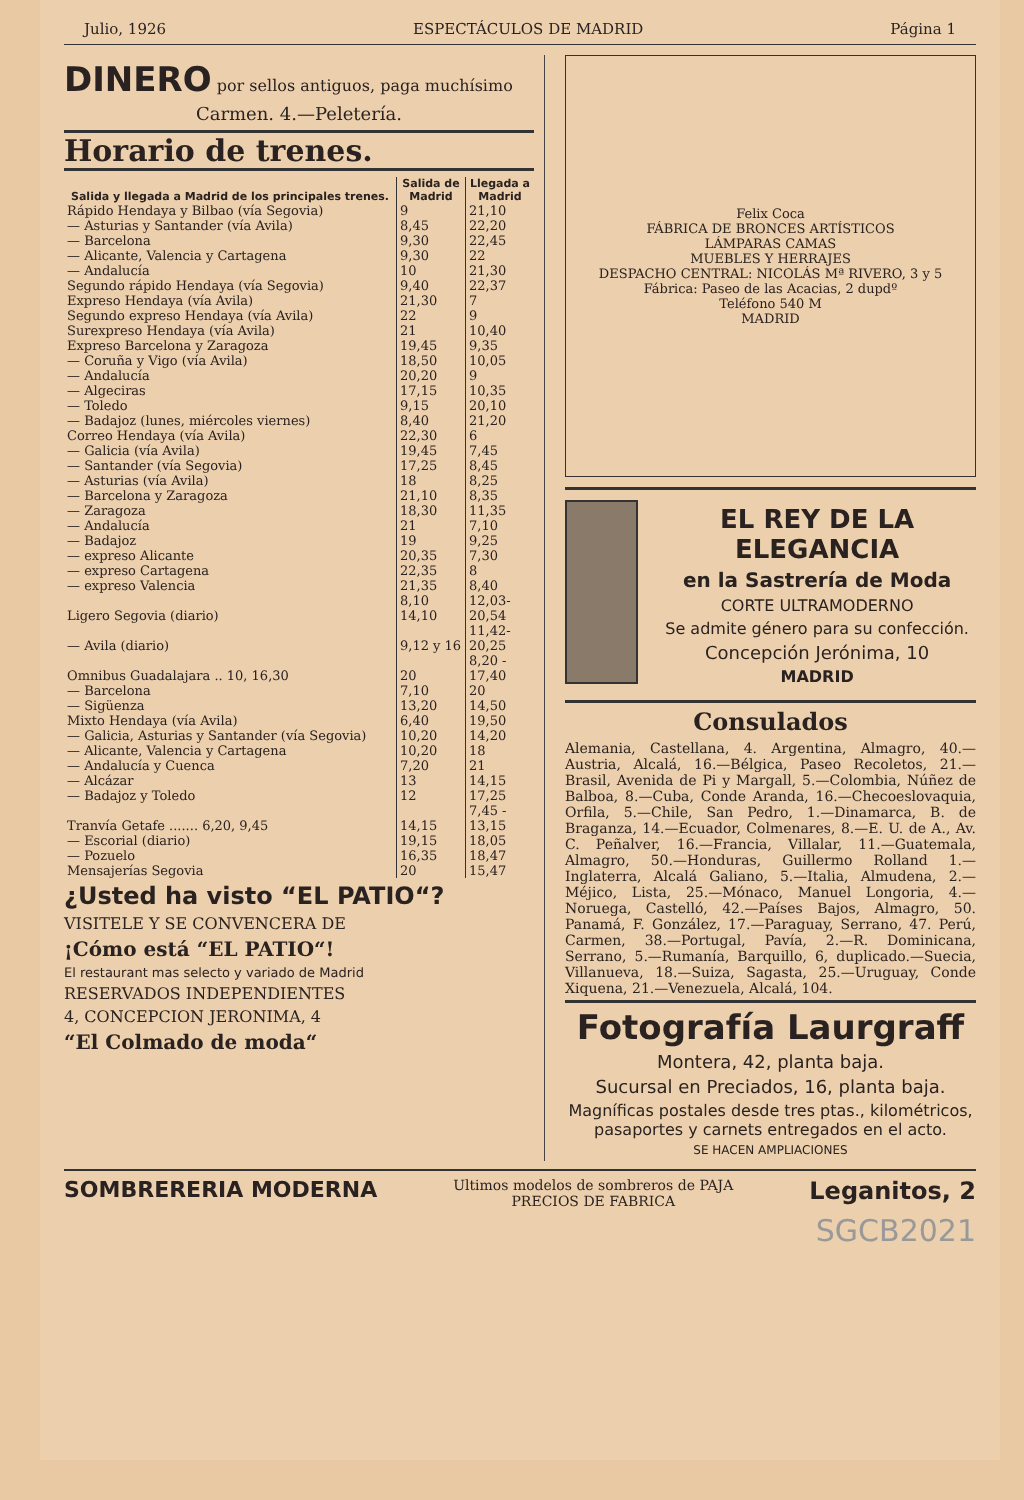Julio, 1926 ESPECTÁCULOS DE MADRID Página 1
DINERO por sellos antiguos, paga muchísimo
Carmen. 4.—Peletería.
Horario de trenes.
| Salida y llegada a Madrid de los principales trenes. | Salida de Madrid | Llegada a Madrid |
| --- | --- | --- |
| Rápido Hendaya y Bilbao (vía Segovia) | 9 | 21,10 |
| — Asturias y Santander (vía Avila) | 8,45 | 22,20 |
| — Barcelona | 9,30 | 22,45 |
| — Alicante, Valencia y Cartagena | 9,30 | 22 |
| — Andalucía | 10 | 21,30 |
| Segundo rápido Hendaya (vía Segovia) | 9,40 | 22,37 |
| Expreso Hendaya (vía Avila) | 21,30 | 7 |
| Segundo expreso Hendaya (vía Avila) | 22 | 9 |
| Surexpreso Hendaya (vía Avila) | 21 | 10,40 |
| Expreso Barcelona y Zaragoza | 19,45 | 9,35 |
| — Coruña y Vigo (vía Avila) | 18,50 | 10,05 |
| — Andalucía | 20,20 | 9 |
| — Algeciras | 17,15 | 10,35 |
| — Toledo | 9,15 | 20,10 |
| — Badajoz (lunes, miércoles viernes) | 8,40 | 21,20 |
| Correo Hendaya (vía Avila) | 22,30 | 6 |
| — Galicia (vía Avila) | 19,45 | 7,45 |
| — Santander (vía Segovia) | 17,25 | 8,45 |
| — Asturias (vía Avila) | 18 | 8,25 |
| — Barcelona y Zaragoza | 21,10 | 8,35 |
| — Zaragoza | 18,30 | 11,35 |
| — Andalucía | 21 | 7,10 |
| — Badajoz | 19 | 9,25 |
| — expreso Alicante | 20,35 | 7,30 |
| — expreso Cartagena | 22,35 | 8 |
| — expreso Valencia | 21,35 | 8,40 |
| Ligero Segovia (diario) | 8,10 14,10 | 12,03-20,54 |
| — Avila (diario) | 9,12 y 16 | 11,42-20,25 |
| Omnibus Guadalajara .. 10, 16,30 | 20 | 8,20 - 17,40 |
| — Barcelona | 7,10 | 20 |
| — Sigüenza | 13,20 | 14,50 |
| Mixto Hendaya (vía Avila) | 6,40 | 19,50 |
| — Galicia, Asturias y Santander (vía Segovia) | 10,20 | 14,20 |
| — Alicante, Valencia y Cartagena | 10,20 | 18 |
| — Andalucía y Cuenca | 7,20 | 21 |
| — Alcázar | 13 | 14,15 |
| — Badajoz y Toledo | 12 | 17,25 |
| Tranvía Getafe ....... 6,20, 9,45 | 14,15 | 7,45 - 13,15 |
| — Escorial (diario) | 19,15 | 18,05 |
| — Pozuelo | 16,35 | 18,47 |
| Mensajerías Segovia | 20 | 15,47 |
¿Usted ha visto “EL PATIO“?
VISITELE Y SE CONVENCERA DE
¡Cómo está “EL PATIO“!
El restaurant mas selecto y variado de Madrid
RESERVADOS INDEPENDIENTES
4, CONCEPCION JERONIMA, 4
“El Colmado de moda“
Felix Coca
FÁBRICA DE BRONCES ARTÍSTICOS
LÁMPARAS CAMAS
MUEBLES Y HERRAJES
DESPACHO CENTRAL: NICOLÁS Mª RIVERO, 3 y 5
Fábrica: Paseo de las Acacias, 2 dupdº
Teléfono 540 M
MADRID
EL REY DE LA ELEGANCIA
en la Sastrería de Moda
CORTE ULTRAMODERNO
Se admite género para su confección.
Concepción Jerónima, 10
MADRID
Consulados
Alemania, Castellana, 4. Argentina, Almagro, 40.—Austria, Alcalá, 16.—Bélgica, Paseo Recoletos, 21.—Brasil, Avenida de Pi y Margall, 5.—Colombia, Núñez de Balboa, 8.—Cuba, Conde Aranda, 16.—Checoeslovaquia, Orfila, 5.—Chile, San Pedro, 1.—Dinamarca, B. de Braganza, 14.—Ecuador, Colmenares, 8.—E. U. de A., Av. C. Peñalver, 16.—Francia, Villalar, 11.—Guatemala, Almagro, 50.—Honduras, Guillermo Rolland 1.—Inglaterra, Alcalá Galiano, 5.—Italia, Almudena, 2.—Méjico, Lista, 25.—Mónaco, Manuel Longoria, 4.—Noruega, Castelló, 42.—Países Bajos, Almagro, 50. Panamá, F. González, 17.—Paraguay, Serrano, 47. Perú, Carmen, 38.—Portugal, Pavía, 2.—R. Dominicana, Serrano, 5.—Rumanía, Barquillo, 6, duplicado.—Suecia, Villanueva, 18.—Suiza, Sagasta, 25.—Uruguay, Conde Xiquena, 21.—Venezuela, Alcalá, 104.
Fotografía Laurgraff
Montera, 42, planta baja.
Sucursal en Preciados, 16, planta baja.
Magníficas postales desde tres ptas., kilométricos, pasaportes y carnets entregados en el acto.
SE HACEN AMPLIACIONES
SOMBRERERIA MODERNA Ultimos modelos de sombreros de PAJA
PRECIOS DE FABRICA Leganitos, 2
SGCB2021